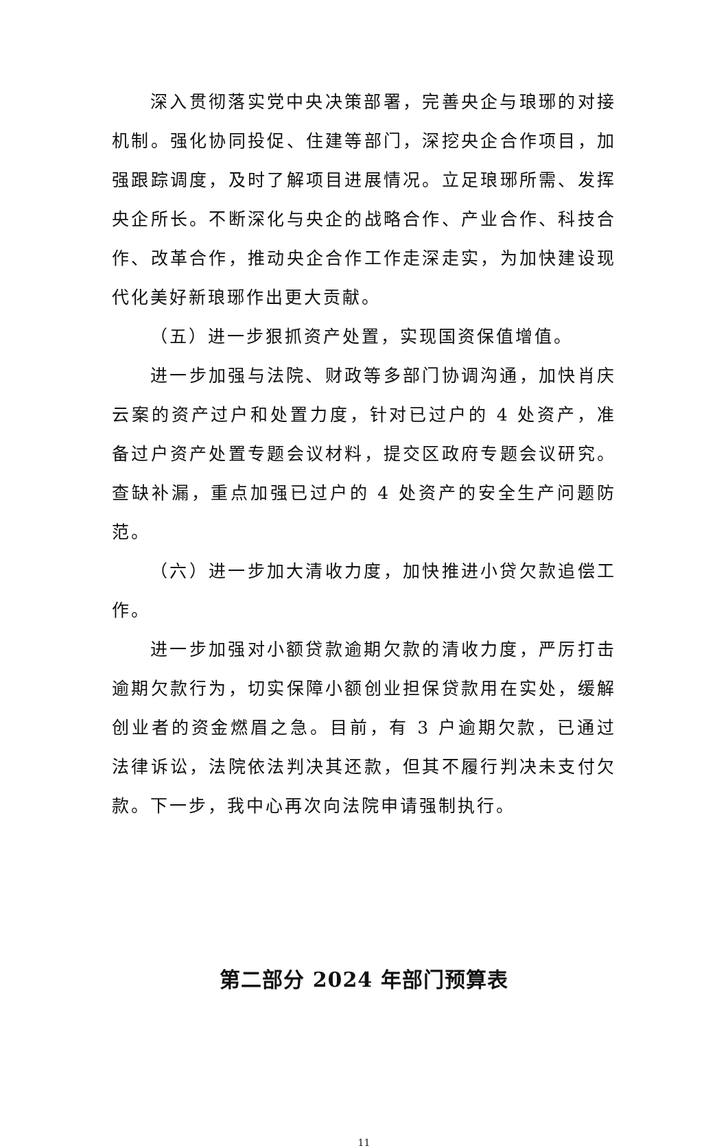深入贯彻落实党中央决策部署，完善央企与琅琊的对接机制。强化协同投促、住建等部门，深挖央企合作项目，加强跟踪调度，及时了解项目进展情况。立足琅琊所需、发挥央企所长。不断深化与央企的战略合作、产业合作、科技合作、改革合作，推动央企合作工作走深走实，为加快建设现代化美好新琅琊作出更大贡献。
（五）进一步狠抓资产处置，实现国资保值增值。
进一步加强与法院、财政等多部门协调沟通，加快肖庆云案的资产过户和处置力度，针对已过户的 4 处资产，准备过户资产处置专题会议材料，提交区政府专题会议研究。查缺补漏，重点加强已过户的 4 处资产的安全生产问题防范。
（六）进一步加大清收力度，加快推进小贷欠款追偿工作。
进一步加强对小额贷款逾期欠款的清收力度，严厉打击逾期欠款行为，切实保障小额创业担保贷款用在实处，缓解创业者的资金燃眉之急。目前，有 3 户逾期欠款，已通过法律诉讼，法院依法判决其还款，但其不履行判决未支付欠款。下一步，我中心再次向法院申请强制执行。
第二部分 2024 年部门预算表
11